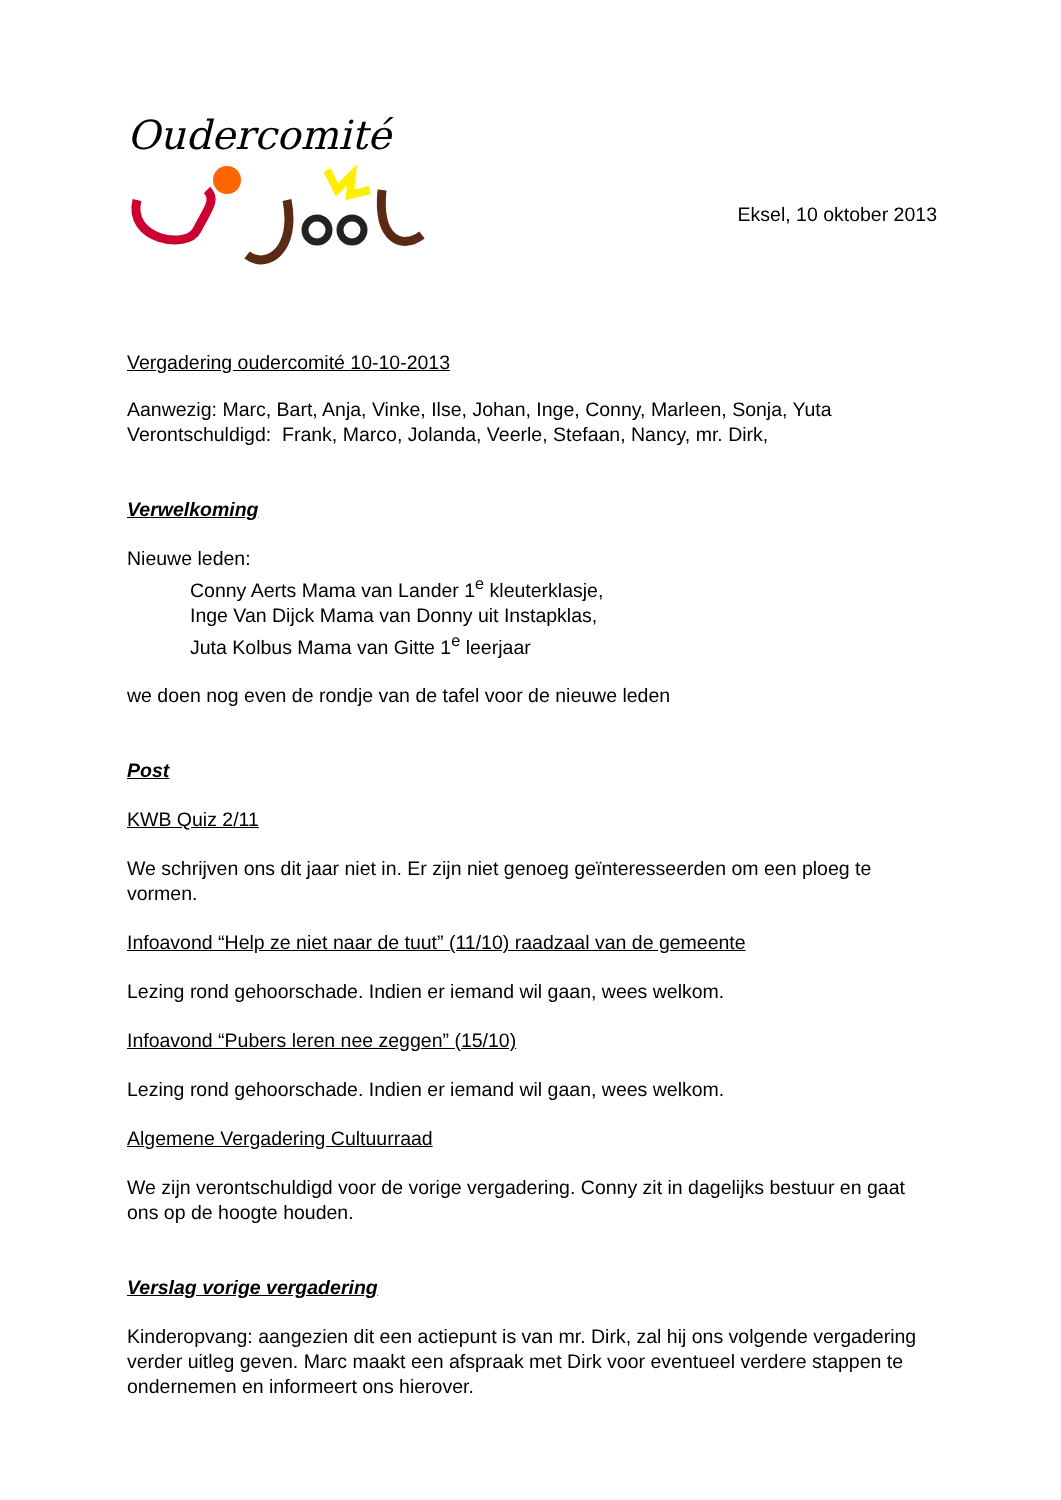Oudercomité
Eksel, 10 oktober 2013
Vergadering oudercomité 10-10-2013
Aanwezig: Marc, Bart, Anja, Vinke, Ilse, Johan, Inge, Conny, Marleen, Sonja, Yuta
Verontschuldigd: Frank, Marco, Jolanda, Veerle, Stefaan, Nancy, mr. Dirk,
Verwelkoming
Nieuwe leden:
Conny Aerts Mama van Lander 1<sup>e</sup> kleuterklasje,
Inge Van Dijck Mama van Donny uit Instapklas,
Juta Kolbus Mama van Gitte 1<sup>e</sup> leerjaar
we doen nog even de rondje van de tafel voor de nieuwe leden
Post
KWB Quiz 2/11
We schrijven ons dit jaar niet in. Er zijn niet genoeg geïnteresseerden om een ploeg te vormen.
Infoavond “Help ze niet naar de tuut” (11/10) raadzaal van de gemeente
Lezing rond gehoorschade. Indien er iemand wil gaan, wees welkom.
Infoavond “Pubers leren nee zeggen” (15/10)
Lezing rond gehoorschade. Indien er iemand wil gaan, wees welkom.
Algemene Vergadering Cultuurraad
We zijn verontschuldigd voor de vorige vergadering. Conny zit in dagelijks bestuur en gaat ons op de hoogte houden.
Verslag vorige vergadering
Kinderopvang: aangezien dit een actiepunt is van mr. Dirk, zal hij ons volgende vergadering verder uitleg geven. Marc maakt een afspraak met Dirk voor eventueel verdere stappen te ondernemen en informeert ons hierover.